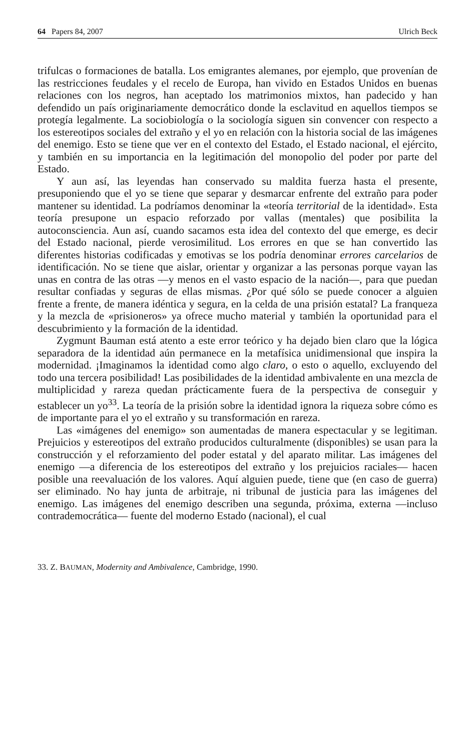64 Papers 84, 2007 Ulrich Beck
trifulcas o formaciones de batalla. Los emigrantes alemanes, por ejemplo, que provenían de las restricciones feudales y el recelo de Europa, han vivido en Estados Unidos en buenas relaciones con los negros, han aceptado los matrimonios mixtos, han padecido y han defendido un país originariamente democrático donde la esclavitud en aquellos tiempos se protegía legalmente. La sociobiología o la sociología siguen sin convencer con respecto a los estereotipos sociales del extraño y el yo en relación con la historia social de las imágenes del enemigo. Esto se tiene que ver en el contexto del Estado, el Estado nacional, el ejército, y también en su importancia en la legitimación del monopolio del poder por parte del Estado.
Y aun así, las leyendas han conservado su maldita fuerza hasta el presente, presuponiendo que el yo se tiene que separar y desmarcar enfrente del extraño para poder mantener su identidad. La podríamos denominar la «teoría territorial de la identidad». Esta teoría presupone un espacio reforzado por vallas (mentales) que posibilita la autoconsciencia. Aun así, cuando sacamos esta idea del contexto del que emerge, es decir del Estado nacional, pierde verosimilitud. Los errores en que se han convertido las diferentes historias codificadas y emotivas se los podría denominar errores carcelarios de identificación. No se tiene que aislar, orientar y organizar a las personas porque vayan las unas en contra de las otras —y menos en el vasto espacio de la nación—, para que puedan resultar confiadas y seguras de ellas mismas. ¿Por qué sólo se puede conocer a alguien frente a frente, de manera idéntica y segura, en la celda de una prisión estatal? La franqueza y la mezcla de «prisioneros» ya ofrece mucho material y también la oportunidad para el descubrimiento y la formación de la identidad.
Zygmunt Bauman está atento a este error teórico y ha dejado bien claro que la lógica separadora de la identidad aún permanece en la metafísica unidimensional que inspira la modernidad. ¡Imaginamos la identidad como algo claro, o esto o aquello, excluyendo del todo una tercera posibilidad! Las posibilidades de la identidad ambivalente en una mezcla de multiplicidad y rareza quedan prácticamente fuera de la perspectiva de conseguir y establecer un yo<sup>33</sup>. La teoría de la prisión sobre la identidad ignora la riqueza sobre cómo es de importante para el yo el extraño y su transformación en rareza.
Las «imágenes del enemigo» son aumentadas de manera espectacular y se legitiman. Prejuicios y estereotipos del extraño producidos culturalmente (disponibles) se usan para la construcción y el reforzamiento del poder estatal y del aparato militar. Las imágenes del enemigo —a diferencia de los estereotipos del extraño y los prejuicios raciales— hacen posible una reevaluación de los valores. Aquí alguien puede, tiene que (en caso de guerra) ser eliminado. No hay junta de arbitraje, ni tribunal de justicia para las imágenes del enemigo. Las imágenes del enemigo describen una segunda, próxima, externa —incluso contrademocrática— fuente del moderno Estado (nacional), el cual
33. Z. BAUMAN, Modernity and Ambivalence, Cambridge, 1990.